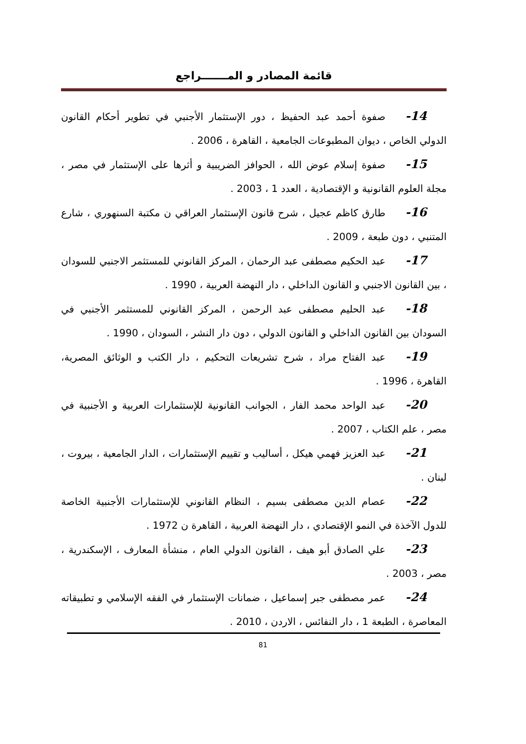قائمة المصادر و المـــــــراجع
14- صفوة أحمد عبد الحفيظ ، دور الإستثمار الأجنبي في تطوير أحكام القانون الدولي الخاص ، ديوان المطبوعات الجامعية ، القاهرة ، 2006 .
15- صفوة إسلام عوض الله ، الحوافز الضريبية و أثرها على الإستثمار في مصر ، مجلة العلوم القانونية و الإقتصادية ، العدد 1 ، 2003 .
16- طارق كاظم عجيل ، شرح قانون الإستثمار العراقي ن مكتبة السنهوري ، شارع المتنبي ، دون طبعة ، 2009 .
17- عبد الحكيم مصطفى عبد الرحمان ، المركز القانوني للمستثمر الاجنبي للسودان ، بين القانون الاجنبي و القانون الداخلي ، دار النهضة العربية ، 1990 .
18- عبد الحليم مصطفى عبد الرحمن ، المركز القانوني للمستثمر الأجنبي في السودان بين القانون الداخلي و القانون الدولي ، دون دار النشر ، السودان ، 1990 .
19- عبد الفتاح مراد ، شرح تشريعات التحكيم ، دار الكتب و الوثائق المصرية، القاهرة ، 1996 .
20- عبد الواحد محمد الفار ، الجوانب القانونية للإستثمارات العربية و الأجنبية في مصر ، علم الكتاب ، 2007 .
21- عبد العزيز فهمي هيكل ، أساليب و تقييم الإستثمارات ، الدار الجامعية ، بيروت ، لبنان .
22- عصام الدين مصطفى بسيم ، النظام القانوني للإستثمارات الأجنبية الخاصة للدول الآخذة في النمو الإقتصادي ، دار النهضة العربية ، القاهرة ن 1972 .
23- علي الصادق أبو هيف ، القانون الدولي العام ، منشأة المعارف ، الإسكندرية ، مصر ، 2003 .
24- عمر مصطفى جبر إسماعيل ، ضمانات الإستثمار في الفقه الإسلامي و تطبيقاته المعاصرة ، الطبعة 1 ، دار النفائس ، الاردن ، 2010 .
81